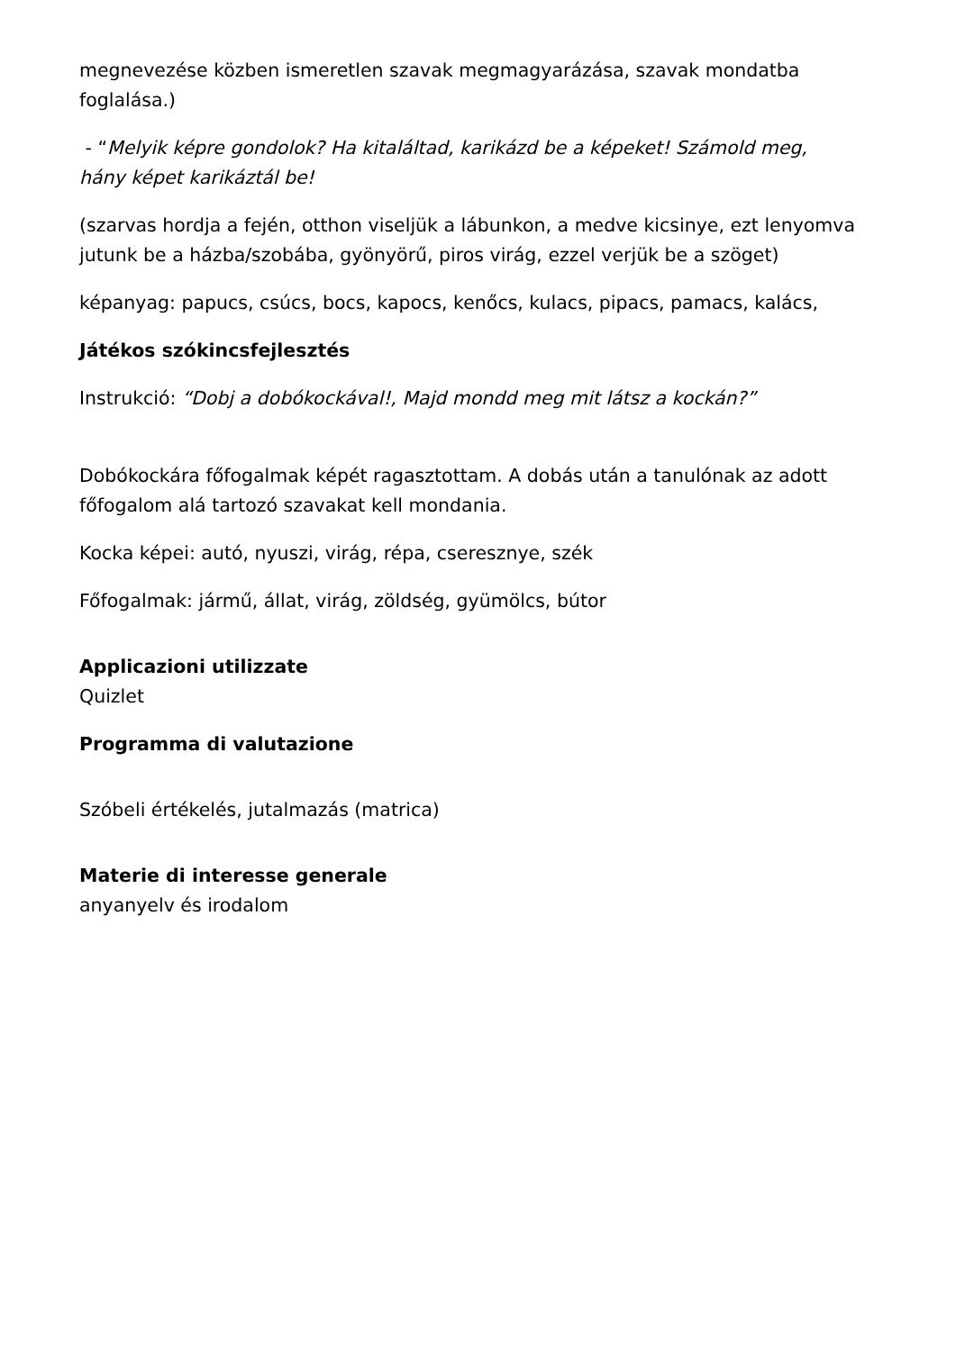megnevezése közben ismeretlen szavak megmagyarázása, szavak mondatba foglalása.)
- “Melyik képre gondolok? Ha kitaláltad, karikázd be a képeket! Számold meg, hány képet karikáztál be!
(szarvas hordja a fején, otthon viseljük a lábunkon, a medve kicsinye, ezt lenyomva jutunk be a házba/szobába, gyönyörű, piros virág, ezzel verjük be a szöget)
képanyag: papucs, csúcs, bocs, kapocs, kenőcs, kulacs, pipacs, pamacs, kalács,
Játékos szókincsfejlesztés
Instrukció: “Dobj a dobókockával!, Majd mondd meg mit látsz a kockán?”
Dobókockára főfogalmak képét ragasztottam. A dobás után a tanulónak az adott főfogalom alá tartozó szavakat kell mondania.
Kocka képei: autó, nyuszi, virág, répa, cseresznye, szék
Főfogalmak: jármű, állat, virág, zöldség, gyümölcs, bútor
Applicazioni utilizzate
Quizlet
Programma di valutazione
Szóbeli értékelés, jutalmazás (matrica)
Materie di interesse generale
anyanyelv és irodalom